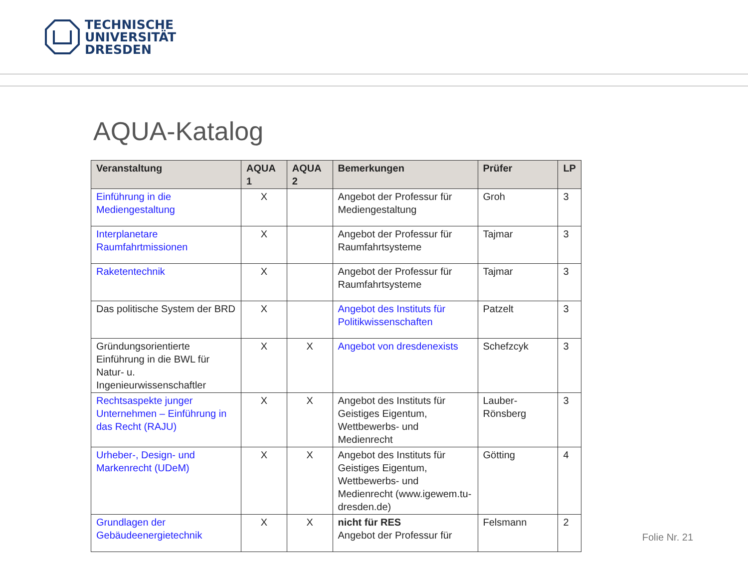TECHNISCHE
UNIVERSITÄT
DRESDEN
AQUA-Katalog
| Veranstaltung | AQUA 1 | AQUA 2 | Bemerkungen | Prüfer | LP |
| --- | --- | --- | --- | --- | --- |
| Einführung in die Mediengestaltung | X | | Angebot der Professur für Mediengestaltung | Groh | 3 |
| Interplanetare Raumfahrtmissionen | X | | Angebot der Professur für Raumfahrtsysteme | Tajmar | 3 |
| Raketentechnik | X | | Angebot der Professur für Raumfahrtsysteme | Tajmar | 3 |
| Das politische System der BRD | X | | Angebot des Instituts für Politikwissenschaften | Patzelt | 3 |
| Gründungsorientierte Einführung in die BWL für Natur- u. Ingenieurwissenschaftler | X | X | Angebot von dresdenexists | Schefzcyk | 3 |
| Rechtsaspekte junger Unternehmen – Einführung in das Recht (RAJU) | X | X | Angebot des Instituts für Geistiges Eigentum, Wettbewerbs- und Medienrecht | Lauber-Rönsberg | 3 |
| Urheber-, Design- und Markenrecht (UDeM) | X | X | Angebot des Instituts für Geistiges Eigentum, Wettbewerbs- und Medienrecht (www.igewem.tu-dresden.de) | Götting | 4 |
| Grundlagen der Gebäudeenergietechnik | X | X | nicht für RES Angebot der Professur für | Felsmann | 2 |
Folie Nr. 21